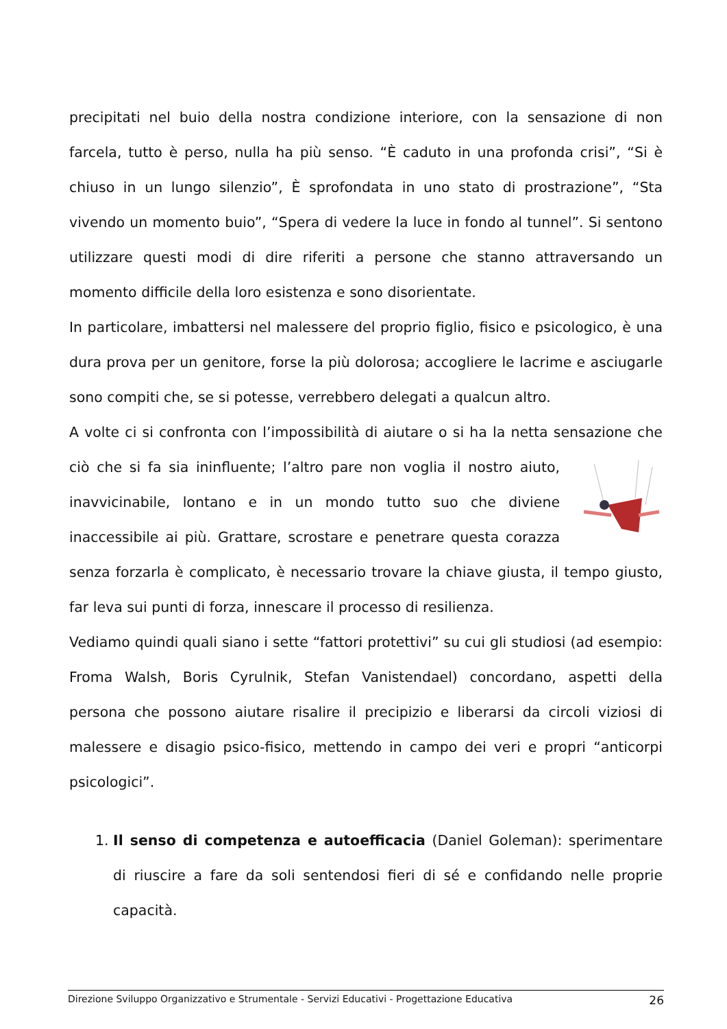precipitati nel buio della nostra condizione interiore, con la sensazione di non farcela, tutto è perso, nulla ha più senso. “È caduto in una profonda crisi”, “Si è chiuso in un lungo silenzio”, È sprofondata in uno stato di prostrazione”, “Sta vivendo un momento buio”, “Spera di vedere la luce in fondo al tunnel”. Si sentono utilizzare questi modi di dire riferiti a persone che stanno attraversando un momento difficile della loro esistenza e sono disorientate.
In particolare, imbattersi nel malessere del proprio figlio, fisico e psicologico, è una dura prova per un genitore, forse la più dolorosa; accogliere le lacrime e asciugarle sono compiti che, se si potesse, verrebbero delegati a qualcun altro.
A volte ci si confronta con l’impossibilità di aiutare o si ha la netta sensazione che ciò che si fa sia ininfluente; l’altro pare non voglia il nostro aiuto, inavvicinabile, lontano e in un mondo tutto suo che diviene inaccessibile ai più. Grattare, scrostare e penetrare questa corazza senza forzarla è complicato, è necessario trovare la chiave giusta, il tempo giusto, far leva sui punti di forza, innescare il processo di resilienza.
Vediamo quindi quali siano i sette “fattori protettivi” su cui gli studiosi (ad esempio: Froma Walsh, Boris Cyrulnik, Stefan Vanistendael) concordano, aspetti della persona che possono aiutare risalire il precipizio e liberarsi da circoli viziosi di malessere e disagio psico-fisico, mettendo in campo dei veri e propri “anticorpi psicologici”.
1. Il senso di competenza e autoefficacia (Daniel Goleman): sperimentare di riuscire a fare da soli sentendosi fieri di sé e confidando nelle proprie capacità.
Direzione Sviluppo Organizzativo e Strumentale - Servizi Educativi - Progettazione Educativa 26